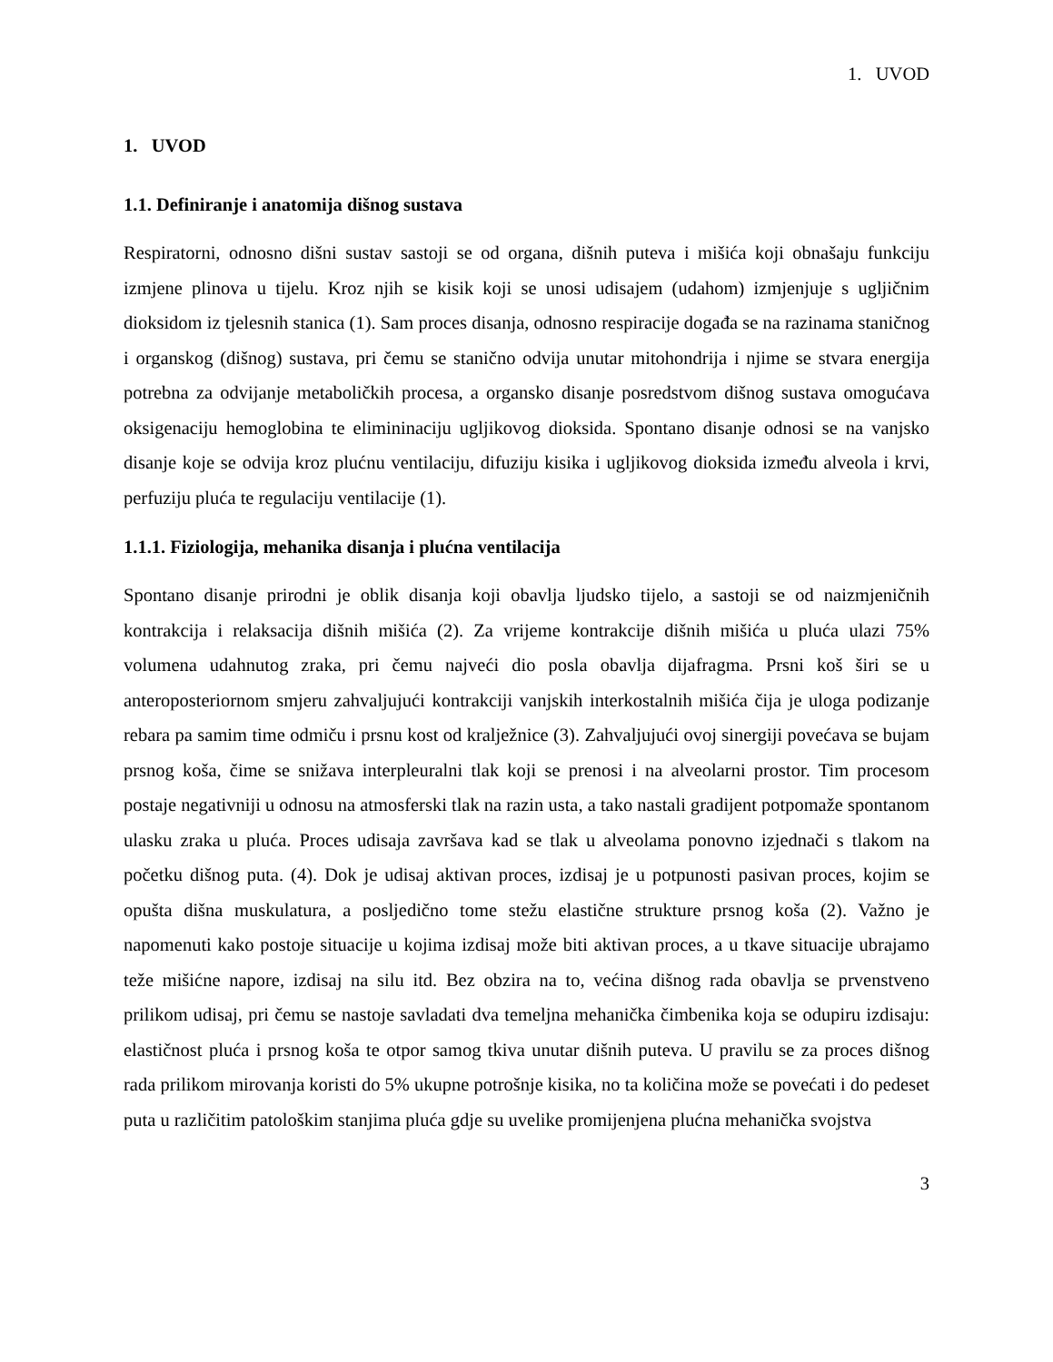1. UVOD
1. UVOD
1.1. Definiranje i anatomija dišnog sustava
Respiratorni, odnosno dišni sustav sastoji se od organa, dišnih puteva i mišića koji obnašaju funkciju izmjene plinova u tijelu. Kroz njih se kisik koji se unosi udisajem (udahom) izmjenjuje s ugljičnim dioksidom iz tjelesnih stanica (1). Sam proces disanja, odnosno respiracije događa se na razinama staničnog i organskog (dišnog) sustava, pri čemu se stanično odvija unutar mitohondrija i njime se stvara energija potrebna za odvijanje metaboličkih procesa, a organsko disanje posredstvom dišnog sustava omogućava oksigenaciju hemoglobina te elimininaciju ugljikovog dioksida. Spontano disanje odnosi se na vanjsko disanje koje se odvija kroz plućnu ventilaciju, difuziju kisika i ugljikovog dioksida između alveola i krvi, perfuziju pluća te regulaciju ventilacije (1).
1.1.1. Fiziologija, mehanika disanja i plućna ventilacija
Spontano disanje prirodni je oblik disanja koji obavlja ljudsko tijelo, a sastoji se od naizmjeničnih kontrakcija i relaksacija dišnih mišića (2). Za vrijeme kontrakcije dišnih mišića u pluća ulazi 75% volumena udahnutog zraka, pri čemu najveći dio posla obavlja dijafragma. Prsni koš širi se u anteroposteriornom smjeru zahvaljujući kontrakciji vanjskih interkostalnih mišića čija je uloga podizanje rebara pa samim time odmiču i prsnu kost od kralježnice (3). Zahvaljujući ovoj sinergiji povećava se bujam prsnog koša, čime se snižava interpleuralni tlak koji se prenosi i na alveolarni prostor. Tim procesom postaje negativniji u odnosu na atmosferski tlak na razin usta, a tako nastali gradijent potpomaže spontanom ulasku zraka u pluća. Proces udisaja završava kad se tlak u alveolama ponovno izjednači s tlakom na početku dišnog puta. (4). Dok je udisaj aktivan proces, izdisaj je u potpunosti pasivan proces, kojim se opušta dišna muskulatura, a posljedično tome stežu elastične strukture prsnog koša (2). Važno je napomenuti kako postoje situacije u kojima izdisaj može biti aktivan proces, a u tkave situacije ubrajamo teže mišićne napore, izdisaj na silu itd. Bez obzira na to, većina dišnog rada obavlja se prvenstveno prilikom udisaj, pri čemu se nastoje savladati dva temeljna mehanička čimbenika koja se odupiru izdisaju: elastičnost pluća i prsnog koša te otpor samog tkiva unutar dišnih puteva. U pravilu se za proces dišnog rada prilikom mirovanja koristi do 5% ukupne potrošnje kisika, no ta količina može se povećati i do pedeset puta u različitim patološkim stanjima pluća gdje su uvelike promijenjena plućna mehanička svojstva
3